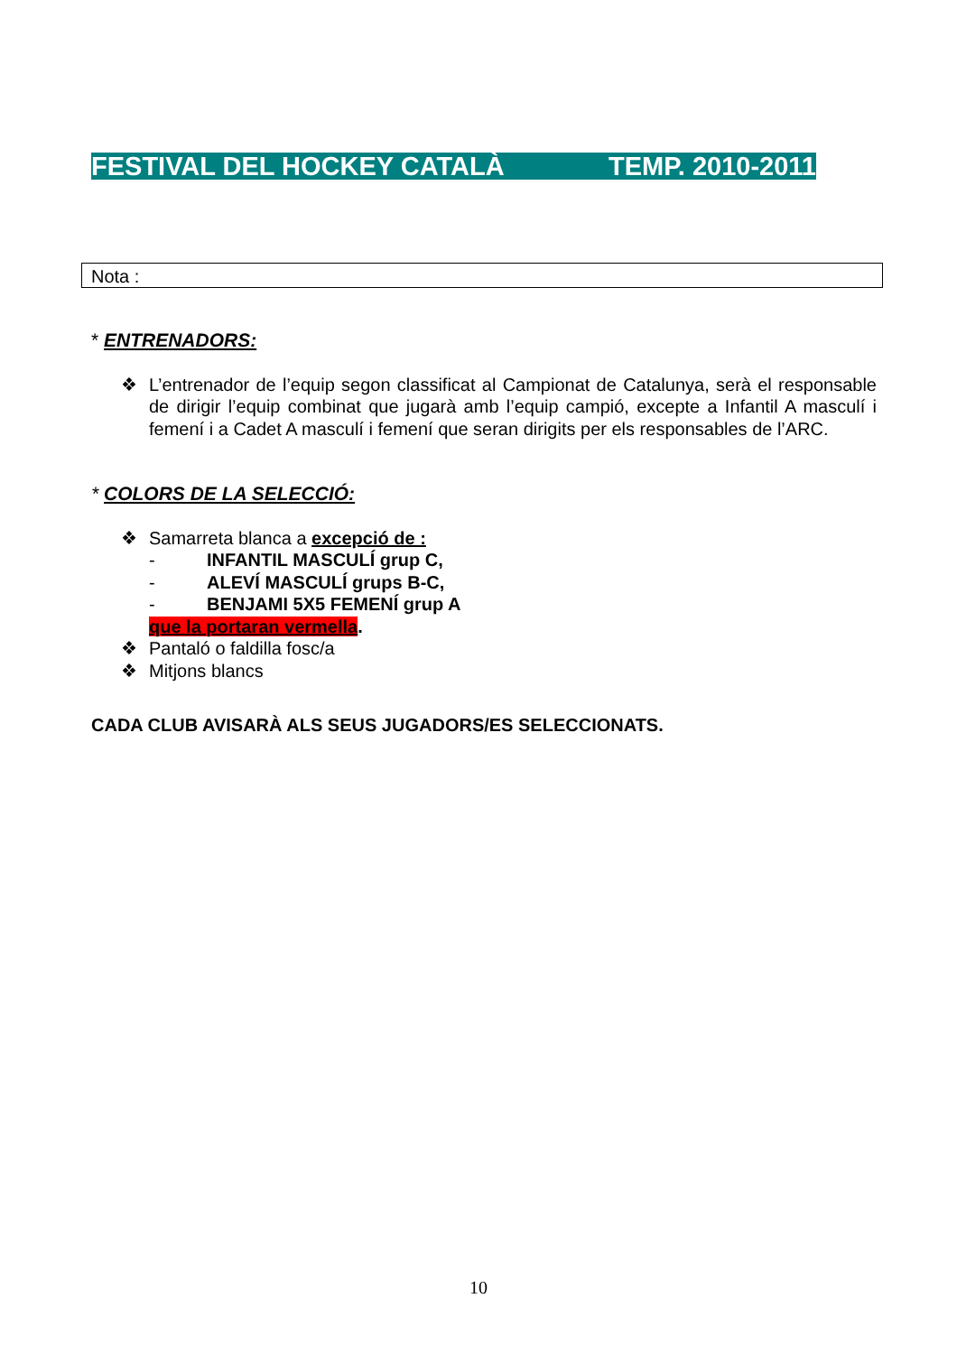FESTIVAL DEL HOCKEY CATALÀ TEMP. 2010-2011
Nota :
* ENTRENADORS:
❖ L’entrenador de l’equip segon classificat al Campionat de Catalunya, serà el responsable de dirigir l’equip combinat que jugarà amb l’equip campió, excepte a Infantil A masculí i femení i a Cadet A masculí i femení que seran dirigits per els responsables de l’ARC.
* COLORS DE LA SELECCIÓ:
❖ Samarreta blanca a excepció de :
- INFANTIL MASCULÍ grup C,
- ALEVÍ MASCULÍ grups B-C,
- BENJAMI 5X5 FEMENÍ grup A
que la portaran vermella.
❖ Pantaló o faldilla fosc/a
❖ Mitjons blancs
CADA CLUB AVISARÀ ALS SEUS JUGADORS/ES SELECCIONATS.
10